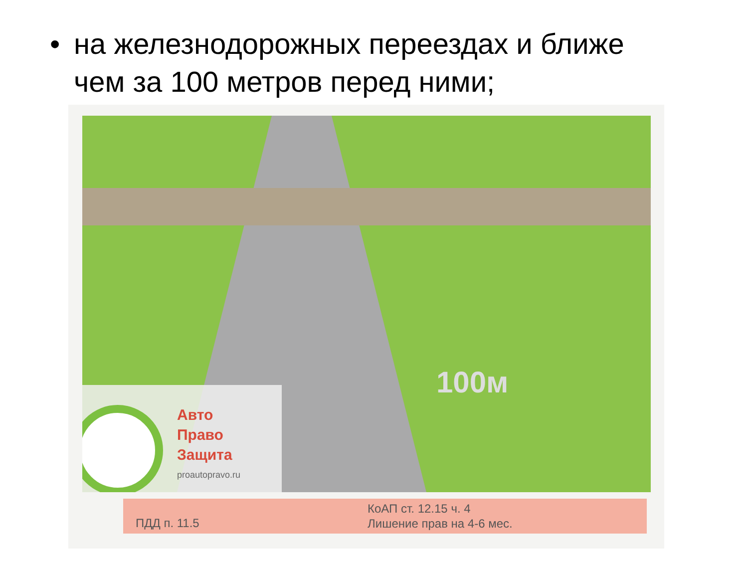• на железнодорожных переездах и ближе
чем за 100 метров перед ними;
100м
Авто
Право
Защита
proautopravo.ru
ПДД п. 11.5
КоАП ст. 12.15 ч. 4
Лишение прав на 4-6 мес.